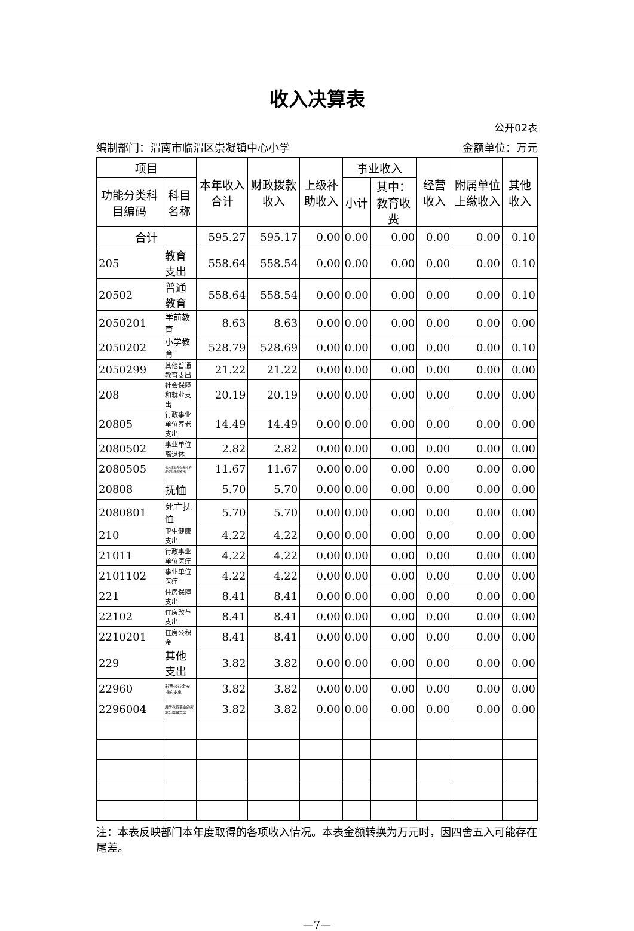收入决算表
公开02表
编制部门：渭南市临渭区崇凝镇中心小学 金额单位：万元
| 项目 | | 本年收入合计 | 财政拨款收入 | 上级补助收入 | 事业收入 | | 经营收入 | 附属单位上缴收入 | 其他收入 |
| --- | --- | --- | --- | --- | --- | --- | --- | --- | --- |
| 功能分类科目编码 | 科目名称 | | | | 小计 | 其中：教育收费 | | | |
| 合计 | | 595.27 | 595.17 | 0.00 | 0.00 | 0.00 | 0.00 | 0.00 | 0.10 |
| 205 | 教育支出 | 558.64 | 558.54 | 0.00 | 0.00 | 0.00 | 0.00 | 0.00 | 0.10 |
| 20502 | 普通教育 | 558.64 | 558.54 | 0.00 | 0.00 | 0.00 | 0.00 | 0.00 | 0.10 |
| 2050201 | 学前教育 | 8.63 | 8.63 | 0.00 | 0.00 | 0.00 | 0.00 | 0.00 | 0.00 |
| 2050202 | 小学教育 | 528.79 | 528.69 | 0.00 | 0.00 | 0.00 | 0.00 | 0.00 | 0.10 |
| 2050299 | 其他普通教育支出 | 21.22 | 21.22 | 0.00 | 0.00 | 0.00 | 0.00 | 0.00 | 0.00 |
| 208 | 社会保障和就业支出 | 20.19 | 20.19 | 0.00 | 0.00 | 0.00 | 0.00 | 0.00 | 0.00 |
| 20805 | 行政事业单位养老支出 | 14.49 | 14.49 | 0.00 | 0.00 | 0.00 | 0.00 | 0.00 | 0.00 |
| 2080502 | 事业单位离退休 | 2.82 | 2.82 | 0.00 | 0.00 | 0.00 | 0.00 | 0.00 | 0.00 |
| 2080505 | 机关事业单位基本养老保险缴费支出 | 11.67 | 11.67 | 0.00 | 0.00 | 0.00 | 0.00 | 0.00 | 0.00 |
| 20808 | 抚恤 | 5.70 | 5.70 | 0.00 | 0.00 | 0.00 | 0.00 | 0.00 | 0.00 |
| 2080801 | 死亡抚恤 | 5.70 | 5.70 | 0.00 | 0.00 | 0.00 | 0.00 | 0.00 | 0.00 |
| 210 | 卫生健康支出 | 4.22 | 4.22 | 0.00 | 0.00 | 0.00 | 0.00 | 0.00 | 0.00 |
| 21011 | 行政事业单位医疗 | 4.22 | 4.22 | 0.00 | 0.00 | 0.00 | 0.00 | 0.00 | 0.00 |
| 2101102 | 事业单位医疗 | 4.22 | 4.22 | 0.00 | 0.00 | 0.00 | 0.00 | 0.00 | 0.00 |
| 221 | 住房保障支出 | 8.41 | 8.41 | 0.00 | 0.00 | 0.00 | 0.00 | 0.00 | 0.00 |
| 22102 | 住房改革支出 | 8.41 | 8.41 | 0.00 | 0.00 | 0.00 | 0.00 | 0.00 | 0.00 |
| 2210201 | 住房公积金 | 8.41 | 8.41 | 0.00 | 0.00 | 0.00 | 0.00 | 0.00 | 0.00 |
| 229 | 其他支出 | 3.82 | 3.82 | 0.00 | 0.00 | 0.00 | 0.00 | 0.00 | 0.00 |
| 22960 | 彩票公益金安排的支出 | 3.82 | 3.82 | 0.00 | 0.00 | 0.00 | 0.00 | 0.00 | 0.00 |
| 2296004 | 用于教育事业的彩票公益金支出 | 3.82 | 3.82 | 0.00 | 0.00 | 0.00 | 0.00 | 0.00 | 0.00 |
注：本表反映部门本年度取得的各项收入情况。本表金额转换为万元时，因四舍五入可能存在尾差。
—7—